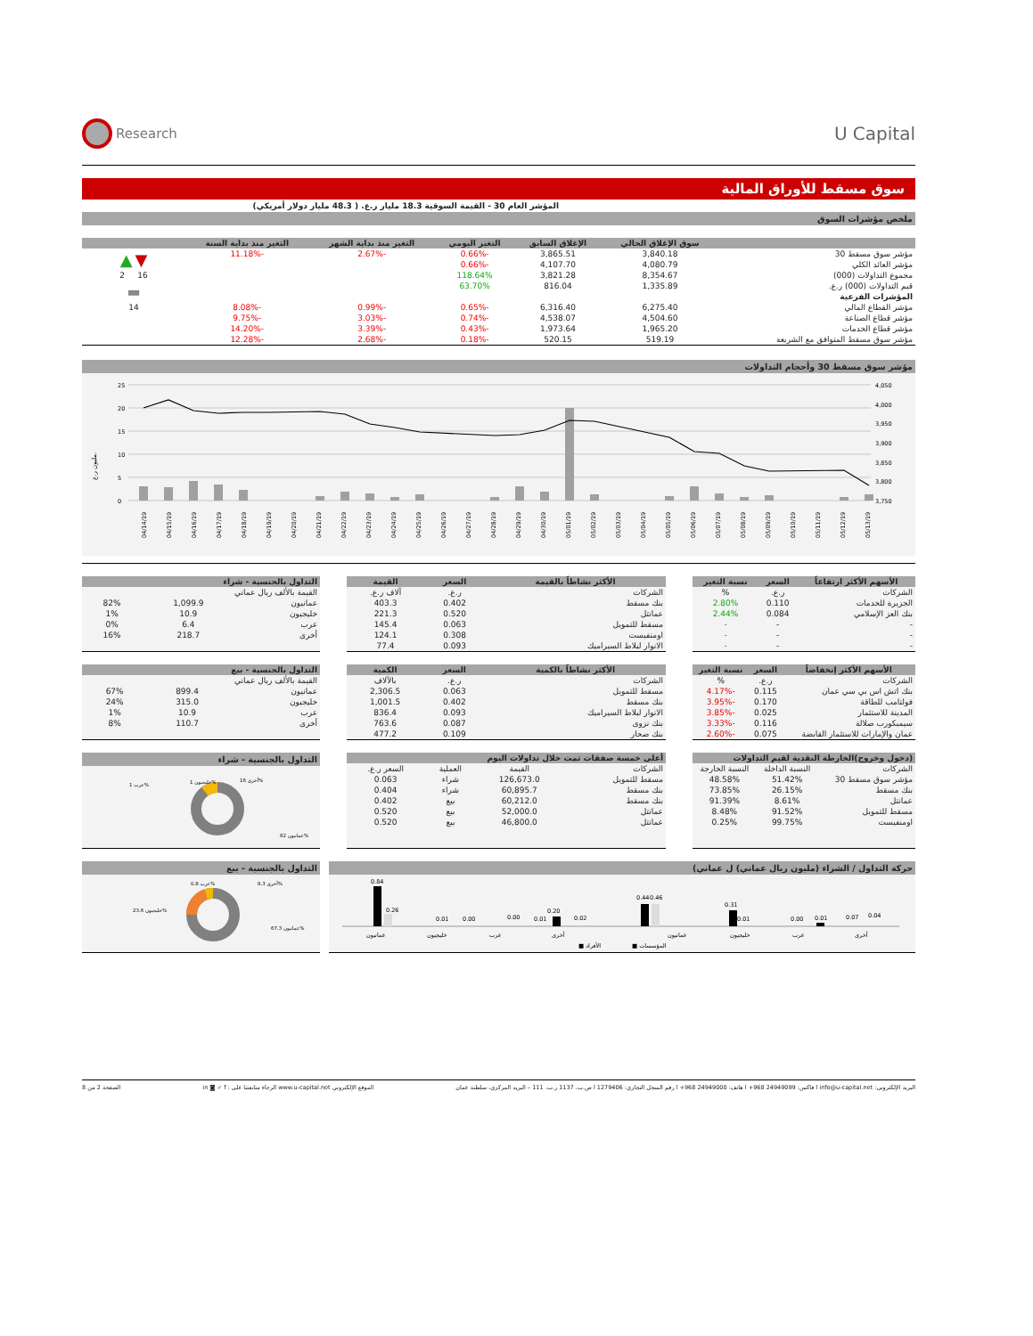Research
U Capital
سوق مسقط للأوراق المالية
المؤشر العام 30 - القيمة السوقية 18.3 مليار ر.ع. ( 48.3 مليار دولار أمريكي)
ملخص مؤشرات السوق
| | سوق الإغلاق الحالي | الإغلاق السابق | التغير اليومي | التغير منذ بداية الشهر | التغير منذ بداية السنة | |
| --- | --- | --- | --- | --- | --- | --- |
| مؤشر سوق مسقط 30 | 3,840.18 | 3,865.51 | -0.66% | -2.67% | -11.18% | ▼ ▲ |
| مؤشر العائد الكلي | 4,080.79 | 4,107.70 | -0.66% | | | |
| مجموع التداولات (000) | 8,354.67 | 3,821.28 | 118.64% | | | 16 2 |
| قيم التداولات (000) ر.ع. | 1,335.89 | 816.04 | 63.70% | | | ▬ |
| المؤشرات الفرعية | | | | | | |
| مؤشر القطاع المالي | 6,275.40 | 6,316.40 | -0.65% | -0.99% | -8.08% | 14 |
| مؤشر قطاع الصناعة | 4,504.60 | 4,538.07 | -0.74% | -3.03% | -9.75% | |
| مؤشر قطاع الخدمات | 1,965.20 | 1,973.64 | -0.43% | -3.39% | -14.20% | |
| مؤشر سوق مسقط المتوافق مع الشريعة | 519.19 | 520.15 | -0.18% | -2.68% | -12.28% | |
مؤشر سوق مسقط 30 وأحجام التداولات
مليون ر.ع.
25
20
15
10
5
0
4,050
4,000
3,950
3,900
3,850
3,800
3,750
04/14/19
04/15/19
04/16/19
04/17/19
04/18/19
04/19/19
04/20/19
04/21/19
04/22/19
04/23/19
04/24/19
04/25/19
04/26/19
04/27/19
04/28/19
04/29/19
04/30/19
05/01/19
05/02/19
05/03/19
05/04/19
05/05/19
05/06/19
05/07/19
05/08/19
05/09/19
05/10/19
05/11/19
05/12/19
05/13/19
| الأسهم الأكثر ارتفاعاً | السعر | نسبة التغير |
| --- | --- | --- |
| الشركات | ر.ع. | % |
| الجزيرة للخدمات | 0.110 | 2.80% |
| بنك العز الإسلامي | 0.084 | 2.44% |
| - | - | - |
| - | - | - |
| - | - | - |
| الأكثر نشاطاً بالقيمة | السعر | القيمة |
| --- | --- | --- |
| الشركات | ر.ع. | آلاف ر.ع. |
| بنك مسقط | 0.402 | 403.3 |
| عمانتل | 0.520 | 221.3 |
| مسقط للتمويل | 0.063 | 145.4 |
| اومنفيست | 0.308 | 124.1 |
| الانوار لبلاط السيراميك | 0.093 | 77.4 |
| التداول بالجنسية - شراء | | |
| --- | --- | --- |
| القيمة بالألف ريال عماني | | |
| عمانيون | 1,099.9 | 82% |
| خليجيون | 10.9 | 1% |
| عرب | 6.4 | 0% |
| أخرى | 218.7 | 16% |
| الأسهم الأكثر إنخفاضاً | السعر | نسبة التغير |
| --- | --- | --- |
| الشركات | ر.ع. | % |
| بنك اتش اس بي سي عمان | 0.115 | -4.17% |
| فولتامب للطاقة | 0.170 | -3.95% |
| المدينة للاستثمار | 0.025 | -3.85% |
| سيمبكورب صلالة | 0.116 | -3.33% |
| عمان والإمارات للاستثمار القابضة | 0.075 | -2.60% |
| الأكثر نشاطاً بالكمية | السعر | الكمية |
| --- | --- | --- |
| الشركات | ر.ع. | بالآلاف |
| مسقط للتمويل | 0.063 | 2,306.5 |
| بنك مسقط | 0.402 | 1,001.5 |
| الانوار لبلاط السيراميك | 0.093 | 836.4 |
| بنك نزوى | 0.087 | 763.6 |
| بنك صحار | 0.109 | 477.2 |
| التداول بالجنسية - بيع | | |
| --- | --- | --- |
| القيمة بالألف ريال عماني | | |
| عمانيون | 899.4 | 67% |
| خليجيون | 315.0 | 24% |
| عرب | 10.9 | 1% |
| أخرى | 110.7 | 8% |
| (دخول وخروج)الخارطة النقدية لقيم التداولات | | |
| --- | --- | --- |
| الشركات | النسبة الداخلة | النسبة الخارجة |
| مؤشر سوق مسقط 30 | 51.42% | 48.58% |
| بنك مسقط | 26.15% | 73.85% |
| عمانتل | 8.61% | 91.39% |
| مسقط للتمويل | 91.52% | 8.48% |
| اومنفيست | 99.75% | 0.25% |
| أعلى خمسة صفقات تمت خلال تداولات اليوم | | | |
| --- | --- | --- | --- |
| الشركات | القيمة | العملية | السعر ر.ع. |
| مسقط للتمويل | 126,673.0 | شراء | 0.063 |
| بنك مسقط | 60,895.7 | شراء | 0.404 |
| بنك مسقط | 60,212.0 | بيع | 0.402 |
| عمانتل | 52,000.0 | بيع | 0.520 |
| عمانتل | 46,800.0 | بيع | 0.520 |
التداول بالجنسية - شراء
عرب 1%
خليجيون 1%
أخرى 16%
عمانيون 82%
حركة التداول / الشراء (مليون ريال عماني) ل عماني)
0.84
0.26
0.01
0.00
0.00
0.01
0.20
0.02
0.44
0.46
0.31
0.01
0.00
0.01
0.07
0.04
عمانيون
خليجيون
عرب
أخرى
عمانيون
خليجيون
عرب
أخرى
■ الأفراد
■ المؤسسات
التداول بالجنسية - بيع
عرب 0.8%
أخرى 8.3%
خليجيون 23.6%
عمانيون 67.3%
البريد الإلكتروني: info@u-capital.net ا فاكس: 24949099 968+ ا هاتف: 24949000 968+ ا رقم السجل التجاري: 1279406 ا ص.ب. 1137 ر.ب. 111 – البريد المركزي، سلطنة عمان الموقع الإلكتروني www.u-capital.net الرجاء متابعتنا على : in ◙ ✓ f الصفحة 2 من 8